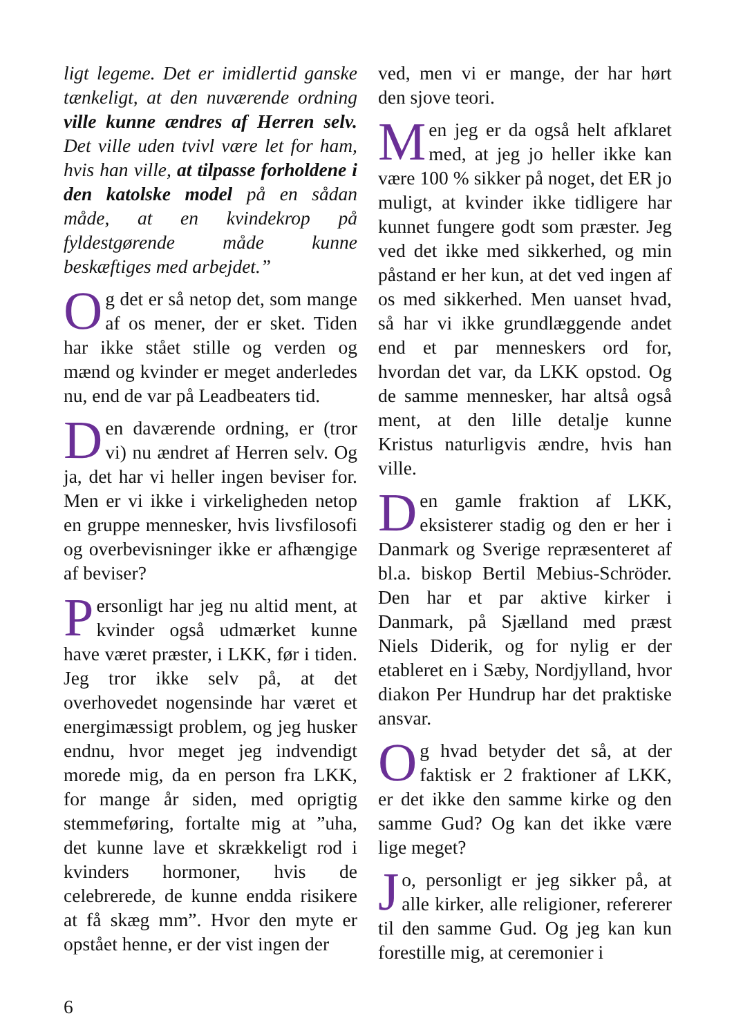ligt legeme. Det er imidlertid ganske tænkeligt, at den nuværende ordning ville kunne ændres af Herren selv. Det ville uden tvivl være let for ham, hvis han ville, at tilpasse forholdene i den katolske model på en sådan måde, at en kvindekrop på fyldestgørende måde kunne beskæftiges med arbejdet.”
Og det er så netop det, som mange af os mener, der er sket. Tiden har ikke stået stille og verden og mænd og kvinder er meget anderledes nu, end de var på Leadbeaters tid.
Den daværende ordning, er (tror vi) nu ændret af Herren selv. Og ja, det har vi heller ingen beviser for. Men er vi ikke i virkeligheden netop en gruppe mennesker, hvis livsfilosofi og overbevisninger ikke er afhængige af beviser?
Personligt har jeg nu altid ment, at kvinder også udmærket kunne have været præster, i LKK, før i tiden. Jeg tror ikke selv på, at det overhovedet nogensinde har været et energimæssigt problem, og jeg husker endnu, hvor meget jeg indvendigt morede mig, da en person fra LKK, for mange år siden, med oprigtig stemmeføring, fortalte mig at ”uha, det kunne lave et skrækkeligt rod i kvinders hormoner, hvis de celebrerede, de kunne endda risikere at få skæg mm”. Hvor den myte er opstået henne, er der vist ingen der
ved, men vi er mange, der har hørt den sjove teori.
Men jeg er da også helt afklaret med, at jeg jo heller ikke kan være 100 % sikker på noget, det ER jo muligt, at kvinder ikke tidligere har kunnet fungere godt som præster. Jeg ved det ikke med sikkerhed, og min påstand er her kun, at det ved ingen af os med sikkerhed. Men uanset hvad, så har vi ikke grundlæggende andet end et par menneskers ord for, hvordan det var, da LKK opstod. Og de samme mennesker, har altså også ment, at den lille detalje kunne Kristus naturligvis ændre, hvis han ville.
Den gamle fraktion af LKK, eksisterer stadig og den er her i Danmark og Sverige repræsenteret af bl.a. biskop Bertil Mebius-Schröder. Den har et par aktive kirker i Danmark, på Sjælland med præst Niels Diderik, og for nylig er der etableret en i Sæby, Nordjylland, hvor diakon Per Hundrup har det praktiske ansvar.
Og hvad betyder det så, at der faktisk er 2 fraktioner af LKK, er det ikke den samme kirke og den samme Gud? Og kan det ikke være lige meget?
Jo, personligt er jeg sikker på, at alle kirker, alle religioner, refererer til den samme Gud. Og jeg kan kun forestille mig, at ceremonier i
6